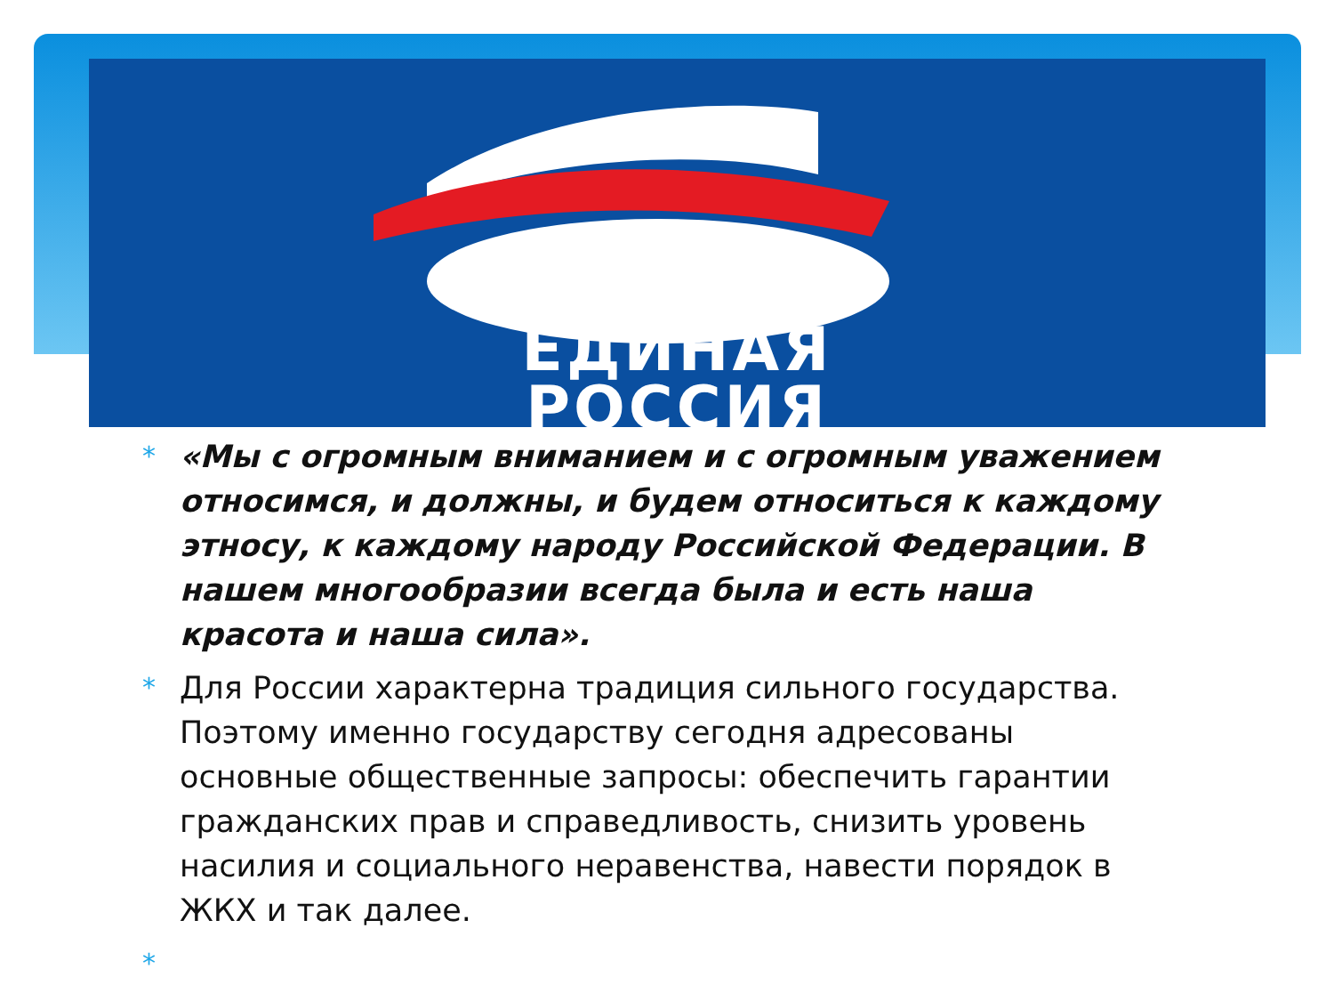ЕДИНАЯ
РОССИЯ
* «Мы с огромным вниманием и с огромным уважением относимся, и должны, и будем относиться к каждому этносу, к каждому народу Российской Федерации. В нашем многообразии всегда была и есть наша красота и наша сила».
* Для России характерна традиция сильного государства. Поэтому именно государству сегодня адресованы основные общественные запросы: обеспечить гарантии гражданских прав и справедливость, снизить уровень насилия и социального неравенства, навести порядок в ЖКХ и так далее.
*